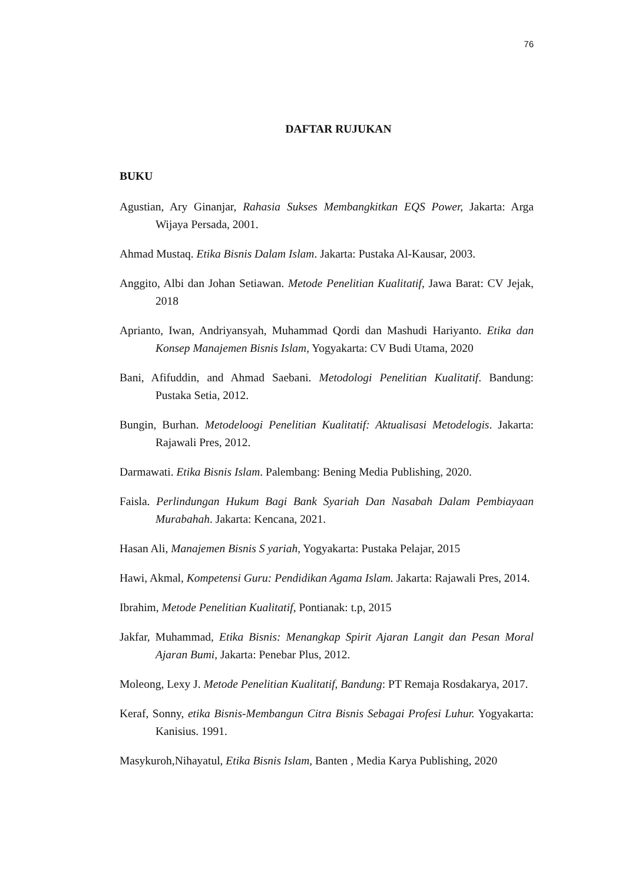76
DAFTAR RUJUKAN
BUKU
Agustian, Ary Ginanjar, Rahasia Sukses Membangkitkan EQS Power, Jakarta: Arga Wijaya Persada, 2001.
Ahmad Mustaq. Etika Bisnis Dalam Islam. Jakarta: Pustaka Al-Kausar, 2003.
Anggito, Albi dan Johan Setiawan. Metode Penelitian Kualitatif, Jawa Barat: CV Jejak, 2018
Aprianto, Iwan, Andriyansyah, Muhammad Qordi dan Mashudi Hariyanto. Etika dan Konsep Manajemen Bisnis Islam, Yogyakarta: CV Budi Utama, 2020
Bani, Afifuddin, and Ahmad Saebani. Metodologi Penelitian Kualitatif. Bandung: Pustaka Setia, 2012.
Bungin, Burhan. Metodeloogi Penelitian Kualitatif: Aktualisasi Metodelogis. Jakarta: Rajawali Pres, 2012.
Darmawati. Etika Bisnis Islam. Palembang: Bening Media Publishing, 2020.
Faisla. Perlindungan Hukum Bagi Bank Syariah Dan Nasabah Dalam Pembiayaan Murabahah. Jakarta: Kencana, 2021.
Hasan Ali, Manajemen Bisnis S yariah, Yogyakarta: Pustaka Pelajar, 2015
Hawi, Akmal, Kompetensi Guru: Pendidikan Agama Islam. Jakarta: Rajawali Pres, 2014.
Ibrahim, Metode Penelitian Kualitatif, Pontianak: t.p, 2015
Jakfar, Muhammad, Etika Bisnis: Menangkap Spirit Ajaran Langit dan Pesan Moral Ajaran Bumi, Jakarta: Penebar Plus, 2012.
Moleong, Lexy J. Metode Penelitian Kualitatif, Bandung: PT Remaja Rosdakarya, 2017.
Keraf, Sonny, etika Bisnis-Membangun Citra Bisnis Sebagai Profesi Luhur. Yogyakarta: Kanisius. 1991.
Masykuroh,Nihayatul, Etika Bisnis Islam, Banten , Media Karya Publishing, 2020